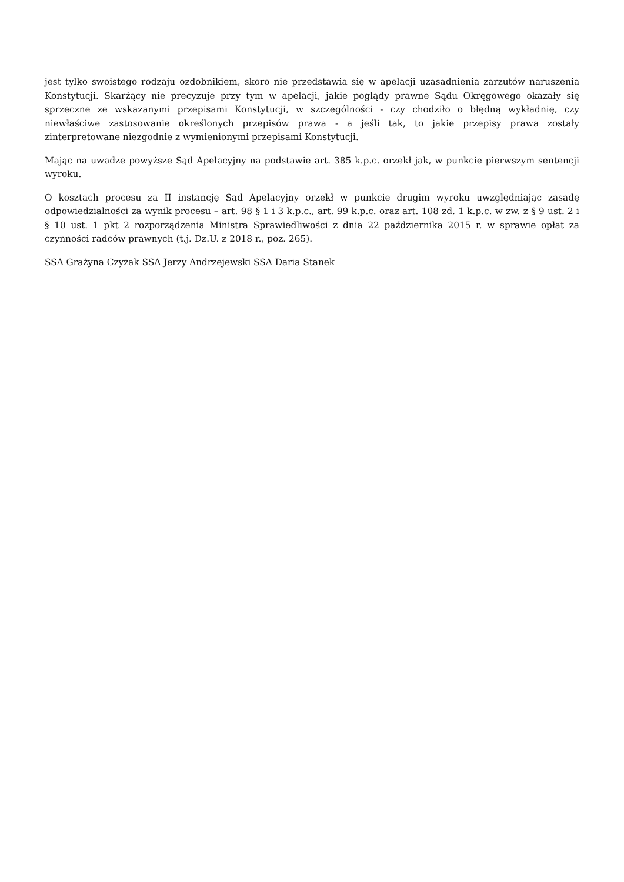jest tylko swoistego rodzaju ozdobnikiem, skoro nie przedstawia się w apelacji uzasadnienia zarzutów naruszenia Konstytucji. Skarżący nie precyzuje przy tym w apelacji, jakie poglądy prawne Sądu Okręgowego okazały się sprzeczne ze wskazanymi przepisami Konstytucji, w szczególności - czy chodziło o błędną wykładnię, czy niewłaściwe zastosowanie określonych przepisów prawa - a jeśli tak, to jakie przepisy prawa zostały zinterpretowane niezgodnie z wymienionymi przepisami Konstytucji.
Mając na uwadze powyższe Sąd Apelacyjny na podstawie art. 385 k.p.c. orzekł jak, w punkcie pierwszym sentencji wyroku.
O kosztach procesu za II instancję Sąd Apelacyjny orzekł w punkcie drugim wyroku uwzględniając zasadę odpowiedzialności za wynik procesu – art. 98 § 1 i 3 k.p.c., art. 99 k.p.c. oraz art. 108 zd. 1 k.p.c. w zw. z § 9 ust. 2 i § 10 ust. 1 pkt 2 rozporządzenia Ministra Sprawiedliwości z dnia 22 października 2015 r. w sprawie opłat za czynności radców prawnych (t.j. Dz.U. z 2018 r., poz. 265).
SSA Grażyna Czyżak SSA Jerzy Andrzejewski SSA Daria Stanek